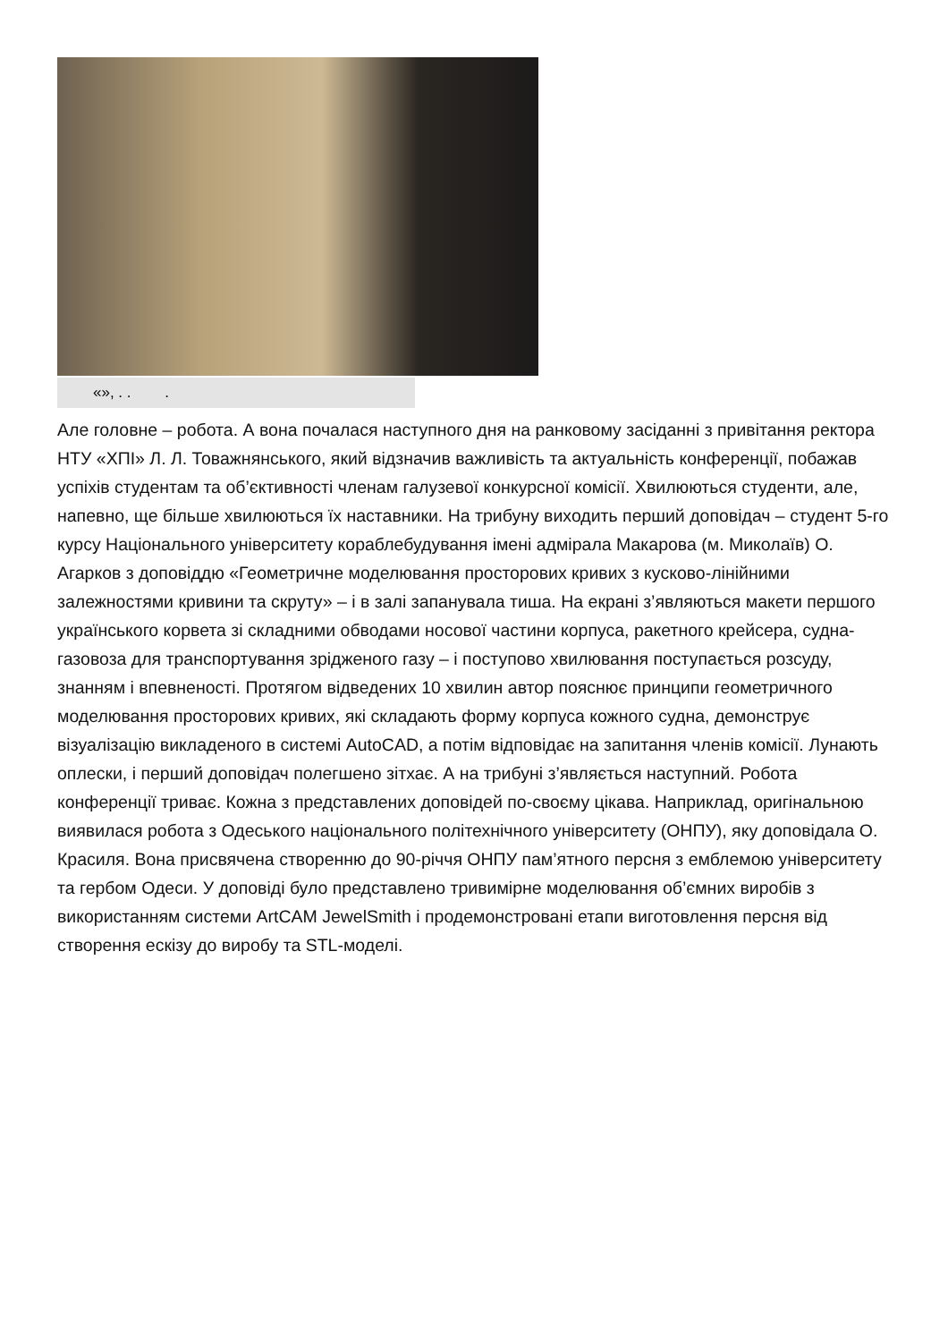«», . . .
Але головне – робота. А вона почалася наступного дня на ранковому засіданні з привітання ректора НТУ «ХПІ» Л. Л. Товажнянського, який відзначив важливість та актуальність конференції, побажав успіхів студентам та об’єктивності членам галузевої конкурсної комісії. Хвилюються студенти, але, напевно, ще більше хвилюються їх наставники. На трибуну виходить перший доповідач – студент 5-го курсу Національного університету кораблебудування імені адмірала Макарова (м. Миколаїв) О. Агарков з доповіддю «Геометричне моделювання просторових кривих з кусково-лінійними залежностями кривини та скруту» – і в залі запанувала тиша. На екрані з’являються макети першого українського корвета зі складними обводами носової частини корпуса, ракетного крейсера, судна-газовоза для транспортування зрідженого газу – і поступово хвилювання поступається розсуду, знанням і впевненості. Протягом відведених 10 хвилин автор пояснює принципи геометричного моделювання просторових кривих, які складають форму корпуса кожного судна, демонструє візуалізацію викладеного в системі AutoCAD, а потім відповідає на запитання членів комісії. Лунають оплески, і перший доповідач полегшено зітхає. А на трибуні з’являється наступний. Робота конференції триває. Кожна з представлених доповідей по-своєму цікава. Наприклад, оригінальною виявилася робота з Одеського національного політехнічного університету (ОНПУ), яку доповідала О. Красиля. Вона присвячена створенню до 90-річчя ОНПУ пам’ятного персня з емблемою університету та гербом Одеси. У доповіді було представлено тривимірне моделювання об’ємних виробів з використанням системи ArtCAM JewelSmith і продемонстровані етапи виготовлення персня від створення ескізу до виробу та STL-моделі.